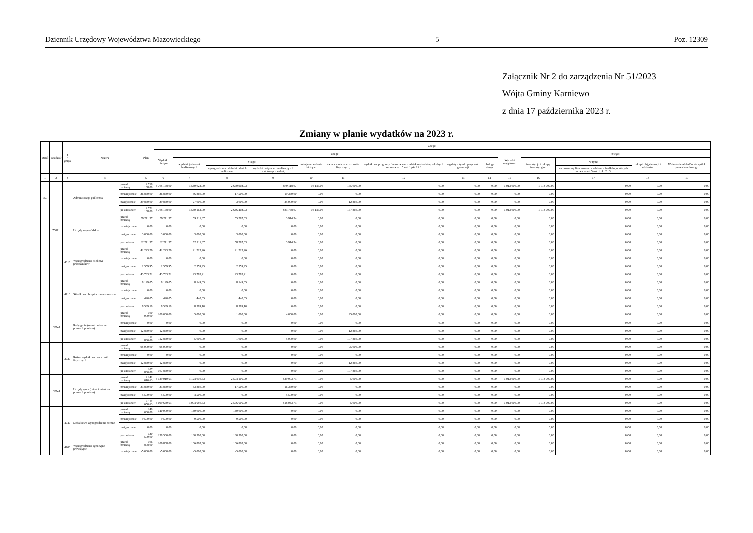Dziennik Urzędowy Województwa Mazowieckiego – 5 – Poz. 12309
Załącznik Nr 2 do zarządzenia Nr 51/2023
Wójta Gminy Karniewo
z dnia 17 października 2023 r.
Zmiany w planie wydatków na 2023 r.
| Dział | Rozdział | § / grupa | Nazwa | | Plan | Z tego: | | | | | | | | | | | | | |
| --- | --- | --- | --- | --- | --- | --- | --- | --- | --- | --- | --- | --- | --- | --- | --- | --- | --- | --- | --- |
| | | | | | | Wydatki bieżące | z tego: | | | | | | | | Wydatki majątkowe | z tego: | | | |
| | | | | | | | wydatki jednostek budżetowych | z tego: | | dotacje na zadania bieżące | świadczenia na rzecz osób fizycznych; | wydatki na programy finansowane z udziałem środków, o których mowa w art. 5 ust. 1 pkt 2 i 3 | wypłaty z tytułu poręczeń i gwarancji | obsługa długu | | inwestycje i zakupy inwestycyjne | w tym: | zakup i objęcie akcji i udziałów | Wniesienie wkładów do spółek prawa handlowego |
| | | | | | | | | wynagrodzenia i składki od nich naliczane | wydatki związane z realizacją ich statutowych zadań; | | | | | | | | na programy finansowane z udziałem środków, o których mowa w art. 5 ust. 1 pkt 2 i 3, | | |
| 1 | 2 | 3 | 4 | | 5 | 6 | 7 | 8 | 9 | 10 | 11 | 12 | 13 | 14 | 15 | 16 | 17 | 18 | 19 |
| 750 | | | Administracja publiczna | przed zmianą | 4 718 168,00 | 3 705 168,00 | 3 540 022,00 | 2 660 903,93 | 879 118,07 | 10 146,00 | 155 000,00 | 0,00 | 0,00 | 0,00 | 1 013 000,00 | 1 013 000,00 | 0,00 | 0,00 | 0,00 |
| | | | | zmniejszenie | -36 860,00 | -36 860,00 | -36 860,00 | -17 500,00 | -19 360,00 | 0,00 | 0,00 | 0,00 | 0,00 | 0,00 | 0,00 | 0,00 | 0,00 | 0,00 | 0,00 |
| | | | | zwiększenie | 39 860,00 | 39 860,00 | 27 000,00 | 3 000,00 | 24 000,00 | 0,00 | 12 860,00 | 0,00 | 0,00 | 0,00 | 0,00 | 0,00 | 0,00 | 0,00 | 0,00 |
| | | | | po zmianach | 4 721 168,00 | 3 708 168,00 | 3 530 162,00 | 2 646 403,93 | 883 758,07 | 10 146,00 | 167 860,00 | 0,00 | 0,00 | 0,00 | 1 013 000,00 | 1 013 000,00 | 0,00 | 0,00 | 0,00 |
| | 75011 | | Urzędy wojewódzkie | przed zmianą | 59 211,37 | 59 211,37 | 59 211,37 | 55 297,03 | 3 914,34 | 0,00 | 0,00 | 0,00 | 0,00 | 0,00 | 0,00 | 0,00 | 0,00 | 0,00 | 0,00 |
| | | | | zmniejszenie | 0,00 | 0,00 | 0,00 | 0,00 | 0,00 | 0,00 | 0,00 | 0,00 | 0,00 | 0,00 | 0,00 | 0,00 | 0,00 | 0,00 | 0,00 |
| | | | | zwiększenie | 3 000,00 | 3 000,00 | 3 000,00 | 3 000,00 | 0,00 | 0,00 | 0,00 | 0,00 | 0,00 | 0,00 | 0,00 | 0,00 | 0,00 | 0,00 | 0,00 |
| | | | | po zmianach | 62 211,37 | 62 211,37 | 62 211,37 | 58 297,03 | 3 914,34 | 0,00 | 0,00 | 0,00 | 0,00 | 0,00 | 0,00 | 0,00 | 0,00 | 0,00 | 0,00 |
| | | 4010 | Wynagrodzenia osobowe pracowników | przed zmianą | 41 223,26 | 41 223,26 | 41 223,26 | 41 223,26 | 0,00 | 0,00 | 0,00 | 0,00 | 0,00 | 0,00 | 0,00 | 0,00 | 0,00 | 0,00 | 0,00 |
| | | | | zmniejszenie | 0,00 | 0,00 | 0,00 | 0,00 | 0,00 | 0,00 | 0,00 | 0,00 | 0,00 | 0,00 | 0,00 | 0,00 | 0,00 | 0,00 | 0,00 |
| | | | | zwiększenie | 2 559,95 | 2 559,95 | 2 559,95 | 2 559,95 | 0,00 | 0,00 | 0,00 | 0,00 | 0,00 | 0,00 | 0,00 | 0,00 | 0,00 | 0,00 | 0,00 |
| | | | | po zmianach | 43 783,21 | 43 783,21 | 43 783,21 | 43 783,21 | 0,00 | 0,00 | 0,00 | 0,00 | 0,00 | 0,00 | 0,00 | 0,00 | 0,00 | 0,00 | 0,00 |
| | | 4110 | Składki na ubezpieczenia społeczne | przed zmianą | 8 149,05 | 8 149,05 | 8 149,05 | 8 149,05 | 0,00 | 0,00 | 0,00 | 0,00 | 0,00 | 0,00 | 0,00 | 0,00 | 0,00 | 0,00 | 0,00 |
| | | | | zmniejszenie | 0,00 | 0,00 | 0,00 | 0,00 | 0,00 | 0,00 | 0,00 | 0,00 | 0,00 | 0,00 | 0,00 | 0,00 | 0,00 | 0,00 | 0,00 |
| | | | | zwiększenie | 440,05 | 440,05 | 440,05 | 440,05 | 0,00 | 0,00 | 0,00 | 0,00 | 0,00 | 0,00 | 0,00 | 0,00 | 0,00 | 0,00 | 0,00 |
| | | | | po zmianach | 8 589,10 | 8 589,10 | 8 589,10 | 8 589,10 | 0,00 | 0,00 | 0,00 | 0,00 | 0,00 | 0,00 | 0,00 | 0,00 | 0,00 | 0,00 | 0,00 |
| | 75022 | | Rady gmin (miast i miast na prawach powiatu) | przed zmianą | 100 000,00 | 100 000,00 | 5 000,00 | 1 000,00 | 4 000,00 | 0,00 | 95 000,00 | 0,00 | 0,00 | 0,00 | 0,00 | 0,00 | 0,00 | 0,00 | 0,00 |
| | | | | zmniejszenie | 0,00 | 0,00 | 0,00 | 0,00 | 0,00 | 0,00 | 0,00 | 0,00 | 0,00 | 0,00 | 0,00 | 0,00 | 0,00 | 0,00 | 0,00 |
| | | | | zwiększenie | 12 860,00 | 12 860,00 | 0,00 | 0,00 | 0,00 | 0,00 | 12 860,00 | 0,00 | 0,00 | 0,00 | 0,00 | 0,00 | 0,00 | 0,00 | 0,00 |
| | | | | po zmianach | 112 860,00 | 112 860,00 | 5 000,00 | 1 000,00 | 4 000,00 | 0,00 | 107 860,00 | 0,00 | 0,00 | 0,00 | 0,00 | 0,00 | 0,00 | 0,00 | 0,00 |
| | | 3030 | Różne wydatki na rzecz osób fizycznych | przed zmianą | 95 000,00 | 95 000,00 | 0,00 | 0,00 | 0,00 | 0,00 | 95 000,00 | 0,00 | 0,00 | 0,00 | 0,00 | 0,00 | 0,00 | 0,00 | 0,00 |
| | | | | zmniejszenie | 0,00 | 0,00 | 0,00 | 0,00 | 0,00 | 0,00 | 0,00 | 0,00 | 0,00 | 0,00 | 0,00 | 0,00 | 0,00 | 0,00 | 0,00 |
| | | | | zwiększenie | 12 860,00 | 12 860,00 | 0,00 | 0,00 | 0,00 | 0,00 | 12 860,00 | 0,00 | 0,00 | 0,00 | 0,00 | 0,00 | 0,00 | 0,00 | 0,00 |
| | | | | po zmianach | 107 860,00 | 107 860,00 | 0,00 | 0,00 | 0,00 | 0,00 | 107 860,00 | 0,00 | 0,00 | 0,00 | 0,00 | 0,00 | 0,00 | 0,00 | 0,00 |
| | 75023 | | Urzędy gmin (miast i miast na prawach powiatu) | przed zmianą | 4 142 010,63 | 3 129 010,63 | 3 124 010,63 | 2 594 106,90 | 529 903,73 | 0,00 | 5 000,00 | 0,00 | 0,00 | 0,00 | 1 013 000,00 | 1 013 000,00 | 0,00 | 0,00 | 0,00 |
| | | | | zmniejszenie | -33 860,00 | -33 860,00 | -33 860,00 | -17 500,00 | -16 360,00 | 0,00 | 0,00 | 0,00 | 0,00 | 0,00 | 0,00 | 0,00 | 0,00 | 0,00 | 0,00 |
| | | | | zwiększenie | 4 500,00 | 4 500,00 | 4 500,00 | 0,00 | 4 500,00 | 0,00 | 0,00 | 0,00 | 0,00 | 0,00 | 0,00 | 0,00 | 0,00 | 0,00 | 0,00 |
| | | | | po zmianach | 4 112 650,63 | 3 099 650,63 | 3 094 650,63 | 2 576 606,90 | 518 043,73 | 0,00 | 5 000,00 | 0,00 | 0,00 | 0,00 | 1 013 000,00 | 1 013 000,00 | 0,00 | 0,00 | 0,00 |
| | | 4040 | Dodatkowe wynagrodzenie roczne | przed zmianą | 140 000,00 | 140 000,00 | 140 000,00 | 140 000,00 | 0,00 | 0,00 | 0,00 | 0,00 | 0,00 | 0,00 | 0,00 | 0,00 | 0,00 | 0,00 | 0,00 |
| | | | | zmniejszenie | -9 500,00 | -9 500,00 | -9 500,00 | -9 500,00 | 0,00 | 0,00 | 0,00 | 0,00 | 0,00 | 0,00 | 0,00 | 0,00 | 0,00 | 0,00 | 0,00 |
| | | | | zwiększenie | 0,00 | 0,00 | 0,00 | 0,00 | 0,00 | 0,00 | 0,00 | 0,00 | 0,00 | 0,00 | 0,00 | 0,00 | 0,00 | 0,00 | 0,00 |
| | | | | po zmianach | 130 500,00 | 130 500,00 | 130 500,00 | 130 500,00 | 0,00 | 0,00 | 0,00 | 0,00 | 0,00 | 0,00 | 0,00 | 0,00 | 0,00 | 0,00 | 0,00 |
| | | 4100 | Wynagrodzenia agencyjno-prowizyjne | przed zmianą | 106 808,00 | 106 808,00 | 106 808,00 | 106 808,00 | 0,00 | 0,00 | 0,00 | 0,00 | 0,00 | 0,00 | 0,00 | 0,00 | 0,00 | 0,00 | 0,00 |
| | | | | zmniejszenie | -5 000,00 | -5 000,00 | -5 000,00 | -5 000,00 | 0,00 | 0,00 | 0,00 | 0,00 | 0,00 | 0,00 | 0,00 | 0,00 | 0,00 | 0,00 | 0,00 |